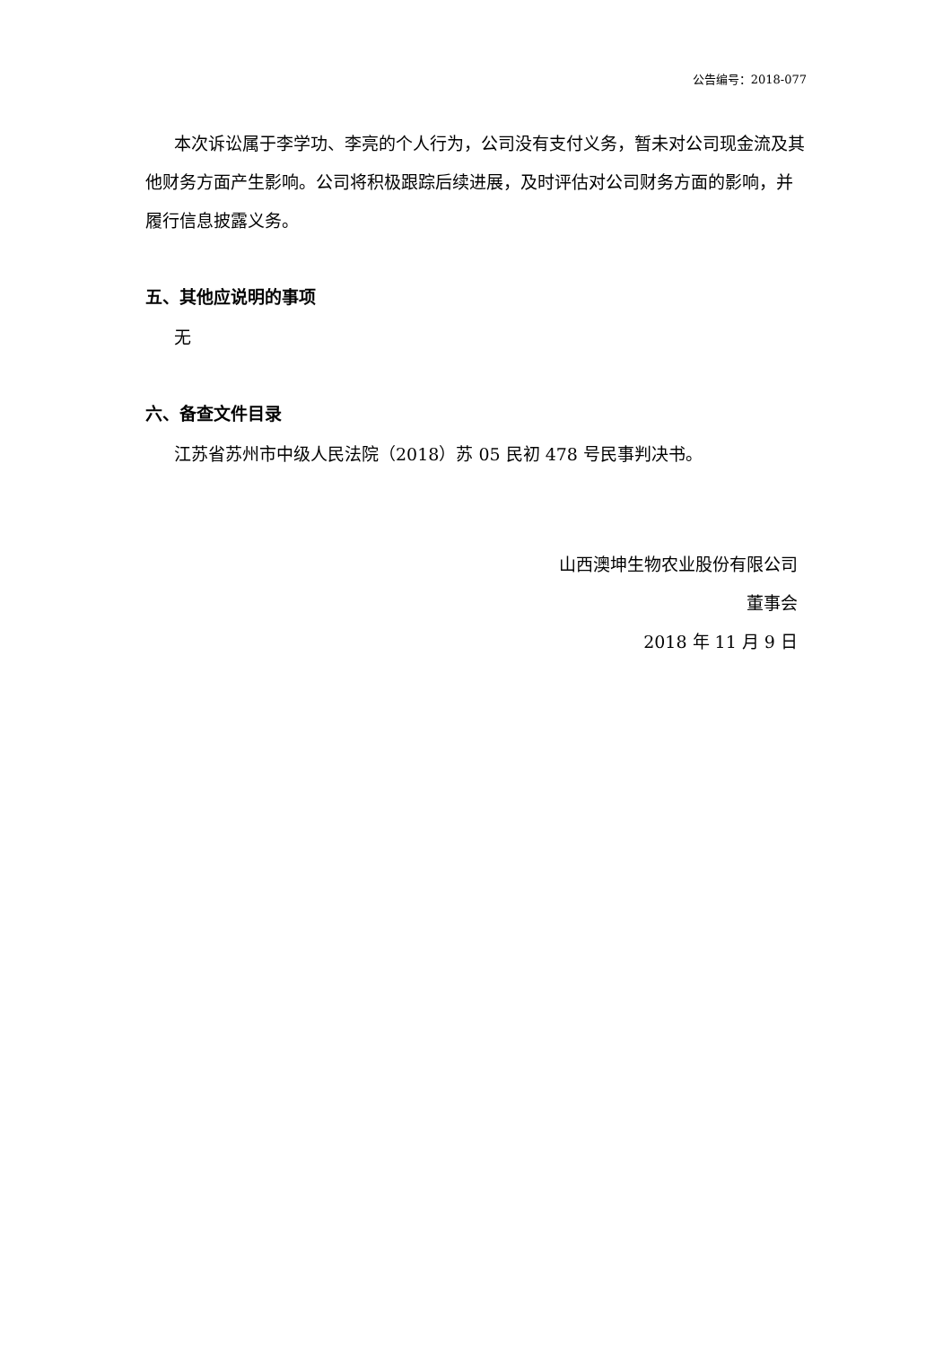公告编号：2018-077
本次诉讼属于李学功、李亮的个人行为，公司没有支付义务，暂未对公司现金流及其他财务方面产生影响。公司将积极跟踪后续进展，及时评估对公司财务方面的影响，并履行信息披露义务。
五、其他应说明的事项
无
六、备查文件目录
江苏省苏州市中级人民法院（2018）苏 05 民初 478 号民事判决书。
山西澳坤生物农业股份有限公司
董事会
2018 年 11 月 9 日